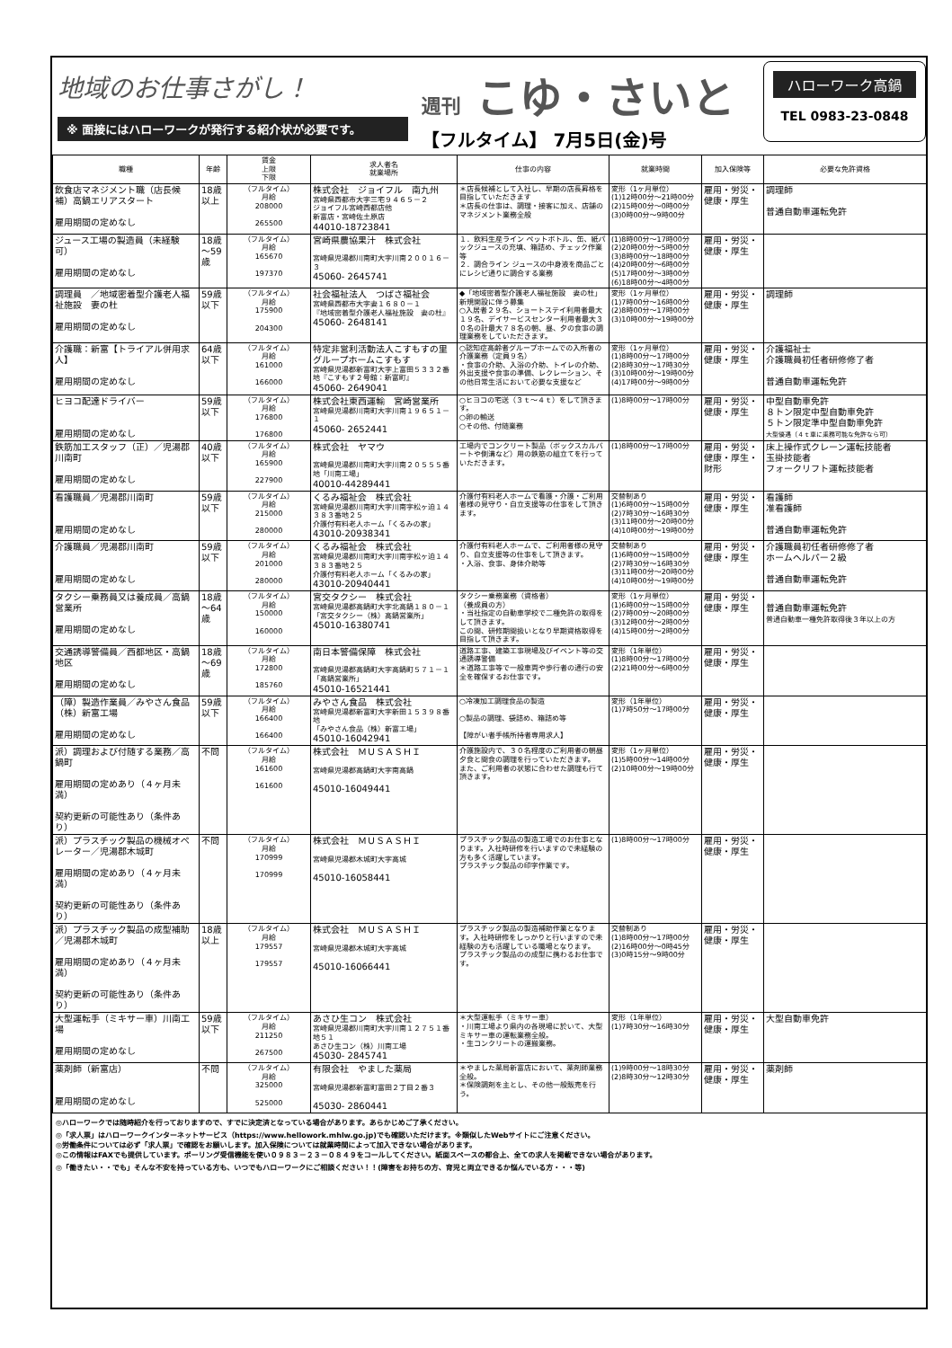地域のお仕事さがし！
※ 面接にはハローワークが発行する紹介状が必要です。
週刊 こゆ・さいと
【フルタイム】 7月5日(金)号
ハローワーク高鍋
TEL 0983-23-0848
| 職種 | 年齢 | 賃金 上限 下限 | 求人者名 就業場所 | 仕事の内容 | 就業時間 | 加入保険等 | 必要な免許資格 |
| --- | --- | --- | --- | --- | --- | --- | --- |
| 飲食店マネジメント職（店長候補）高鍋エリアスタート 雇用期間の定めなし | 18歳以上 | （フルタイム） 月給 208000 265500 | 株式会社 ジョイフル 南九州 宮崎県西都市大字三宅９４６５－２ ジョイフル宮崎西都店他 新富店・宮崎佐土原店 44010-18723841 | ＊店長候補として入社し、早期の店長昇格を目指していただきます ＊店長の仕事は、調理・接客に加え、店舗のマネジメント業務全般 | 変形（1ヶ月単位） (1)12時00分～21時00分 (2)15時00分～0時00分 (3)0時00分～9時00分 | 雇用・労災・健康・厚生 | 調理師 普通自動車運転免許 |
| ジュース工場の製造員（未経験可） 雇用期間の定めなし | 18歳～59歳 | （フルタイム） 月給 165670 197370 | 宮崎県農協果汁 株式会社 宮崎県児湯郡川南町大字川南２００１６－３ 45060- 2645741 | １．飲料生産ライン ペットボトル、缶、紙パックジュースの充填、箱詰め、チェック作業等 ２．調合ライン ジュースの中身液を商品ごとにレシピ通りに調合する業務 | (1)8時00分～17時00分 (2)20時00分～5時00分 (3)8時00分～18時00分 (4)20時00分～6時00分 (5)17時00分～3時00分 (6)18時00分～4時00分 | 雇用・労災・健康・厚生 | |
| 調理員 ／地域密着型介護老人福祉施設 妻の杜 雇用期間の定めなし | 59歳以下 | （フルタイム） 月給 175900 204300 | 社会福祉法人 つばさ福祉会 宮崎県西都市大字妻１６８０－１ 『地域密着型介護老人福祉施設 妻の杜』 45060- 2648141 | ◆「地域密着型介護老人福祉施設 妻の杜」新規開設に伴う募集 ○入居者２９名、ショートステイ利用者最大１９名、デイサービスセンター利用者最大３０名の計最大７８名の朝、昼、夕の食事の調理業務をしていただきます。 | 変形（1ヶ月単位） (1)7時00分～16時00分 (2)8時00分～17時00分 (3)10時00分～19時00分 | 雇用・労災・健康・厚生 | 調理師 |
| 介護職：新富【トライアル併用求人】 雇用期間の定めなし | 64歳以下 | （フルタイム） 月給 161000 166000 | 特定非営利活動法人こすもすの里 グループホームこすもす 宮崎県児湯郡新富町大字上富田５３３２番地『こすもす２号館：新富町』 45060- 2649041 | ○認知症高齢者グループホームでの入所者の介護業務（定員９名） ・食事の介助、入浴の介助、トイレの介助、外出支援や食事の準備、レクレーション、その他日常生活において必要な支援など | 変形（1ヶ月単位） (1)8時00分～17時00分 (2)8時30分～17時30分 (3)10時00分～19時00分 (4)17時00分～9時00分 | 雇用・労災・健康・厚生 | 介護福祉士 介護職員初任者研修修了者 普通自動車運転免許 |
| ヒヨコ配達ドライバー 雇用期間の定めなし | 59歳以下 | （フルタイム） 月給 176800 176800 | 株式会社東西運輸 宮崎営業所 宮崎県児湯郡川南町大字川南１９６５１－１ 45060- 2652441 | ○ヒヨコの宅送（３ｔ～４ｔ）をして頂きます。 ○卵の輸送 ○その他、付随業務 | (1)8時00分～17時00分 | 雇用・労災・健康・厚生 | 中型自動車免許 ８トン限定中型自動車免許 ５トン限定準中型自動車免許 大型優遇（４ｔ車に乗務可能な免許なら可） |
| 鉄筋加工スタッフ（正）／児湯郡川南町 雇用期間の定めなし | 40歳以下 | （フルタイム） 月給 165900 227900 | 株式会社 ヤマウ 宮崎県児湯郡川南町大字川南２０５５５番地「川南工場」 40010-44289441 | 工場内でコンクリート製品（ボックスカルバートや側溝など）用の鉄筋の組立てを行っていただきます。 | (1)8時00分～17時00分 | 雇用・労災・健康・厚生・財形 | 床上操作式クレーン運転技能者 玉掛技能者 フォークリフト運転技能者 |
| 看護職員／児湯郡川南町 雇用期間の定めなし | 59歳以下 | （フルタイム） 月給 215000 280000 | くるみ福祉会 株式会社 宮崎県児湯郡川南町大字川南字松ヶ迫１４３８３番地２５ 介護付有料老人ホーム「くるみの家」 43010-20938341 | 介護付有料老人ホームで看護・介護・ご利用者様の見守り・自立支援等の仕事をして頂きます。 | 交替制あり (1)6時00分～15時00分 (2)7時30分～16時30分 (3)11時00分～20時00分 (4)10時00分～19時00分 | 雇用・労災・健康・厚生 | 看護師 准看護師 普通自動車運転免許 |
| 介護職員／児湯郡川南町 雇用期間の定めなし | 59歳以下 | （フルタイム） 月給 201000 280000 | くるみ福祉会 株式会社 宮崎県児湯郡川南町大字川南字松ヶ迫１４３８３番地２５ 介護付有料老人ホーム「くるみの家」 43010-20940441 | 介護付有料老人ホームで、ご利用者様の見守り、自立支援等の仕事をして頂きます。 ・入浴、食事、身体介助等 | 交替制あり (1)6時00分～15時00分 (2)7時30分～16時30分 (3)11時00分～20時00分 (4)10時00分～19時00分 | 雇用・労災・健康・厚生 | 介護職員初任者研修修了者 ホームヘルパー２級 普通自動車運転免許 |
| タクシー乗務員又は養成員／高鍋営業所 雇用期間の定めなし | 18歳～64歳 | （フルタイム） 月給 150000 160000 | 宮交タクシー 株式会社 宮崎県児湯郡高鍋町大字北高鍋１８０－１ 「宮交タクシー（株）高鍋営業所」 45010-16380741 | タクシー乗務業務（資格者） （養成員の方） ・当社指定の自動車学校で二種免許の取得をして頂きます。 この間、研修期間扱いとなり早期資格取得を目指して頂きます。 | 変形（1ヶ月単位） (1)6時00分～15時00分 (2)7時00分～20時00分 (3)12時00分～2時00分 (4)15時00分～2時00分 | 雇用・労災・健康・厚生 | 普通自動車運転免許 普通自動車一種免許取得後３年以上の方 |
| 交通誘導警備員／西都地区・高鍋地区 雇用期間の定めなし | 18歳～69歳 | （フルタイム） 月給 172800 185760 | 南日本警備保障 株式会社 宮崎県児湯郡高鍋町大字高鍋町５７１－１「高鍋営業所」 45010-16521441 | 道路工事、建築工事現場及びイベント等の交通誘導警備 ＊道路工事等で一般車両や歩行者の通行の安全を確保するお仕事です。 | 変形（1年単位） (1)8時00分～17時00分 (2)21時00分～6時00分 | 雇用・労災・健康・厚生 | |
| （障）製造作業員／みやさん食品（株）新富工場 雇用期間の定めなし | 59歳以下 | （フルタイム） 月給 166400 166400 | みやさん食品 株式会社 宮崎県児湯郡新富町大字新田１５３９８番地 「みやさん食品（株）新富工場」 45010-16042941 | ○冷凍加工調理食品の製造 ○製品の調理、袋詰め、箱詰め等 【障がい者手帳所持者専用求人】 | 変形（1年単位） (1)7時50分～17時00分 | 雇用・労災・健康・厚生 | |
| 派）調理および付随する業務／高鍋町 雇用期間の定めあり（４ヶ月未満） 契約更新の可能性あり（条件あり） | 不問 | （フルタイム） 月給 161600 161600 | 株式会社 ＭＵＳＡＳＨＩ 宮崎県児湯郡高鍋町大字南高鍋 45010-16049441 | 介護施設内で、３０名程度のご利用者の朝昼夕食と間食の調理を行っていただきます。 また、ご利用者の状態に合わせた調理も行て頂きます。 | 変形（1ヶ月単位） (1)5時00分～14時00分 (2)10時00分～19時00分 | 雇用・労災・健康・厚生 | |
| 派）プラスチック製品の機械オペレーター／児湯郡木城町 雇用期間の定めあり（４ヶ月未満） 契約更新の可能性あり（条件あり） | 不問 | （フルタイム） 月給 170999 170999 | 株式会社 ＭＵＳＡＳＨＩ 宮崎県児湯郡木城町大字高城 45010-16058441 | プラスチック製品の製造工場でのお仕事となります。入社時研修を行いますので未経験の方も多く活躍しています。 プラスチック製品の印字作業です。 | (1)8時00分～17時00分 | 雇用・労災・健康・厚生 | |
| 派）プラスチック製品の成型補助／児湯郡木城町 雇用期間の定めあり（４ヶ月未満） 契約更新の可能性あり（条件あり） | 18歳以上 | （フルタイム） 月給 179557 179557 | 株式会社 ＭＵＳＡＳＨＩ 宮崎県児湯郡木城町大字高城 45010-16066441 | プラスチック製品の製造補助作業となります。入社時研修をしっかりと行いますので未経験の方も活躍している職場となります。 プラスチック製品のの成型に携わるお仕事です。 | 交替制あり (1)8時00分～17時00分 (2)16時00分～0時45分 (3)0時15分～9時00分 | 雇用・労災・健康・厚生 | |
| 大型運転手（ミキサー車）川南工場 雇用期間の定めなし | 59歳以下 | （フルタイム） 月給 211250 267500 | あさひ生コン 株式会社 宮崎県児湯郡川南町大字川南１２７５１番地５１ あさひ生コン（株）川南工場 45030- 2845741 | ＊大型運転手（ミキサー車） ・川南工場より県内の各現場に於いて、大型ミキサー車の運転業務全般。 ・生コンクリートの運搬業務。 | 変形（1年単位） (1)7時30分～16時30分 | 雇用・労災・健康・厚生 | 大型自動車免許 |
| 薬剤師（新富店） 雇用期間の定めなし | 不問 | （フルタイム） 月給 325000 525000 | 有限会社 やました薬局 宮崎県児湯郡新富町富田２丁目２番３ 45030- 2860441 | ＊やました薬局新富店において、薬剤師業務全般。 ＊保険調剤を主とし、その他一般販売を行う。 | (1)9時00分～18時30分 (2)8時30分～12時30分 | 雇用・労災・健康・厚生 | 薬剤師 |
◎ハローワークでは随時紹介を行っておりますので、すでに決定済となっている場合があります。あらかじめご了承ください。
◎「求人票」はハローワークインターネットサービス（https://www.hellowork.mhlw.go.jp)でも確認いただけます。※類似したWebサイトにご注意ください。
◎労働条件については必ず「求人票」で確認をお願いします。加入保険については就業時間によって加入できない場合があります。
◎この情報はFAXでも提供しています。ポーリング受信機能を使い０９８３－２３－０８４９をコールしてください。紙面スペースの都合上、全ての求人を掲載できない場合があります。
◎「働きたい・・でも」そんな不安を持っている方も、いつでもハローワークにご相談ください！！(障害をお持ちの方、育児と両立できるか悩んでいる方・・・等)